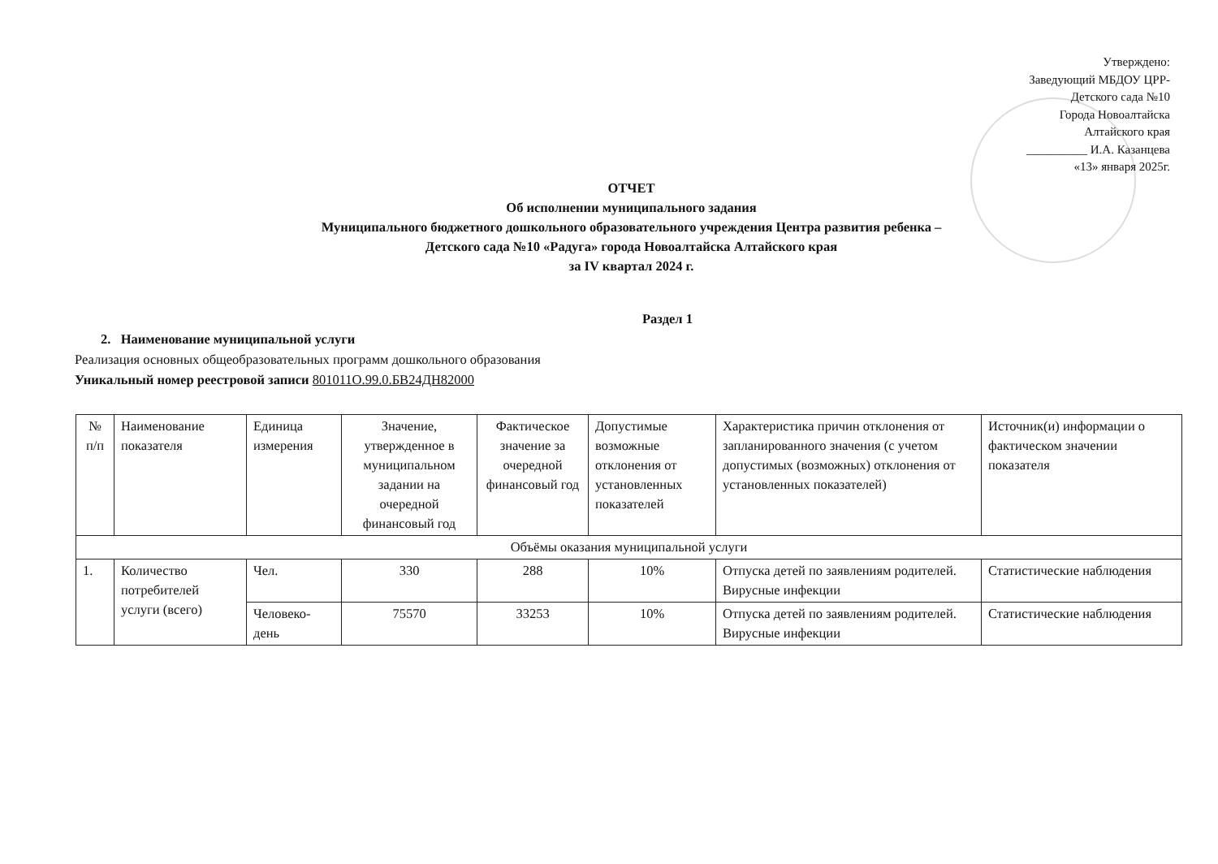Утверждено:
Заведующий МБДОУ ЦРР-
Детского сада №10
Города Новоалтайска
Алтайского края
__________ И.А. Казанцева
«13» января 2025г.
ОТЧЕТ
Об исполнении муниципального задания
Муниципального бюджетного дошкольного образовательного учреждения Центра развития ребенка –
Детского сада №10 «Радуга» города Новоалтайска Алтайского края
за IV квартал 2024 г.
Раздел 1
2. Наименование муниципальной услуги
Реализация основных общеобразовательных программ дошкольного образования
Уникальный номер реестровой записи 801011О.99.0.БВ24ДН82000
| № п/п | Наименование показателя | Единица измерения | Значение, утвержденное в муниципальном задании на очередной финансовый год | Фактическое значение за очередной финансовый год | Допустимые возможные отклонения от установленных показателей | Характеристика причин отклонения от запланированного значения (с учетом допустимых (возможных) отклонения от установленных показателей) | Источник(и) информации о фактическом значении показателя |
| --- | --- | --- | --- | --- | --- | --- | --- |
| Объёмы оказания муниципальной услуги | | | | | | | |
| 1. | Количество потребителей услуги (всего) | Чел. | 330 | 288 | 10% | Отпуска детей по заявлениям родителей. Вирусные инфекции | Статистические наблюдения |
| | | Человеко-день | 75570 | 33253 | 10% | Отпуска детей по заявлениям родителей. Вирусные инфекции | Статистические наблюдения |